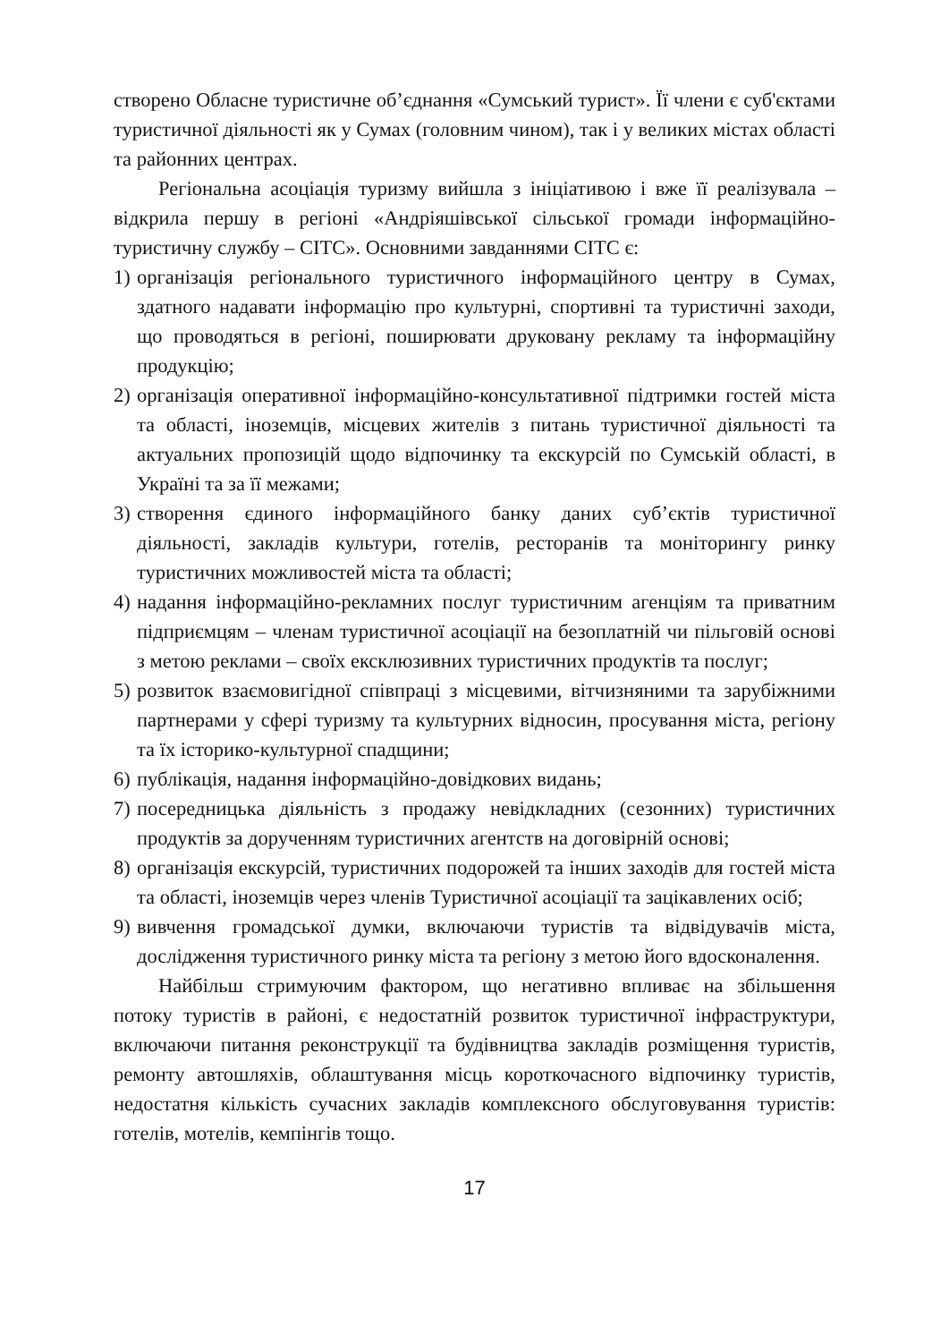створено Обласне туристичне об’єднання «Сумський турист». Її члени є суб'єктами туристичної діяльності як у Сумах (головним чином), так і у великих містах області та районних центрах.
Регіональна асоціація туризму вийшла з ініціативою і вже її реалізувала – відкрила першу в регіоні «Андріяшівської сільської громади інформаційно-туристичну службу – СІТС». Основними завданнями СІТС є:
1) організація регіонального туристичного інформаційного центру в Сумах, здатного надавати інформацію про культурні, спортивні та туристичні заходи, що проводяться в регіоні, поширювати друковану рекламу та інформаційну продукцію;
2) організація оперативної інформаційно-консультативної підтримки гостей міста та області, іноземців, місцевих жителів з питань туристичної діяльності та актуальних пропозицій щодо відпочинку та екскурсій по Сумській області, в Україні та за її межами;
3) створення єдиного інформаційного банку даних суб’єктів туристичної діяльності, закладів культури, готелів, ресторанів та моніторингу ринку туристичних можливостей міста та області;
4) надання інформаційно-рекламних послуг туристичним агенціям та приватним підприємцям – членам туристичної асоціації на безоплатній чи пільговій основі з метою реклами – своїх ексклюзивних туристичних продуктів та послуг;
5) розвиток взаємовигідної співпраці з місцевими, вітчизняними та зарубіжними партнерами у сфері туризму та культурних відносин, просування міста, регіону та їх історико-культурної спадщини;
6) публікація, надання інформаційно-довідкових видань;
7) посередницька діяльність з продажу невідкладних (сезонних) туристичних продуктів за дорученням туристичних агентств на договірній основі;
8) організація екскурсій, туристичних подорожей та інших заходів для гостей міста та області, іноземців через членів Туристичної асоціації та зацікавлених осіб;
9) вивчення громадської думки, включаючи туристів та відвідувачів міста, дослідження туристичного ринку міста та регіону з метою його вдосконалення.
Найбільш стримуючим фактором, що негативно впливає на збільшення потоку туристів в районі, є недостатній розвиток туристичної інфраструктури, включаючи питання реконструкції та будівництва закладів розміщення туристів, ремонту автошляхів, облаштування місць короткочасного відпочинку туристів, недостатня кількість сучасних закладів комплексного обслуговування туристів: готелів, мотелів, кемпінгів тощо.
17